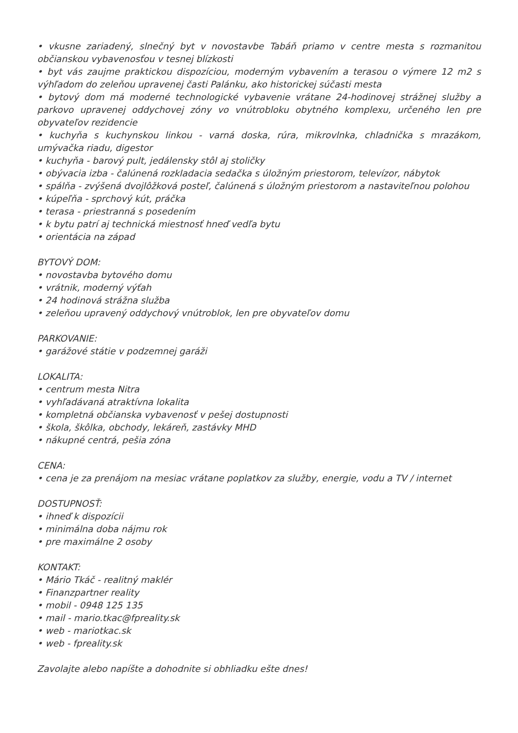• vkusne zariadený, slnečný byt v novostavbe Tabáň priamo v centre mesta s rozmanitou občianskou vybavenosťou v tesnej blízkosti
• byt vás zaujme praktickou dispozíciou, moderným vybavením a terasou o výmere 12 m2 s výhľadom do zeleňou upravenej časti Palánku, ako historickej súčasti mesta
• bytový dom má moderné technologické vybavenie vrátane 24-hodinovej strážnej služby a parkovo upravenej oddychovej zóny vo vnútrobloku obytného komplexu, určeného len pre obyvateľov rezidencie
• kuchyňa s kuchynskou linkou - varná doska, rúra, mikrovlnka, chladnička s mrazákom, umývačka riadu, digestor
• kuchyňa - barový pult, jedálensky stôl aj stoličky
• obývacia izba - čalúnená rozkladacia sedačka s úložným priestorom, televízor, nábytok
• spálňa - zvýšená dvojlôžková posteľ, čalúnená s úložným priestorom a nastaviteľnou polohou
• kúpeľňa - sprchový kút, práčka
• terasa - priestranná s posedením
• k bytu patrí aj technická miestnosť hneď vedľa bytu
• orientácia na západ
BYTOVÝ DOM:
• novostavba bytového domu
• vrátnik, moderný výťah
• 24 hodinová strážna služba
• zeleňou upravený oddychový vnútroblok, len pre obyvateľov domu
PARKOVANIE:
• garážové státie v podzemnej garáži
LOKALITA:
• centrum mesta Nitra
• vyhľadávaná atraktívna lokalita
• kompletná občianska vybavenosť v pešej dostupnosti
• škola, škôlka, obchody, lekáreň, zastávky MHD
• nákupné centrá, pešia zóna
CENA:
• cena je za prenájom na mesiac vrátane poplatkov za služby, energie, vodu a TV / internet
DOSTUPNOSŤ:
• ihneď k dispozícii
• minimálna doba nájmu rok
• pre maximálne 2 osoby
KONTAKT:
• Mário Tkáč - realitný maklér
• Finanzpartner reality
• mobil - 0948 125 135
• mail - mario.tkac@fpreality.sk
• web - mariotkac.sk
• web - fpreality.sk
Zavolajte alebo napíšte a dohodnite si obhliadku ešte dnes!